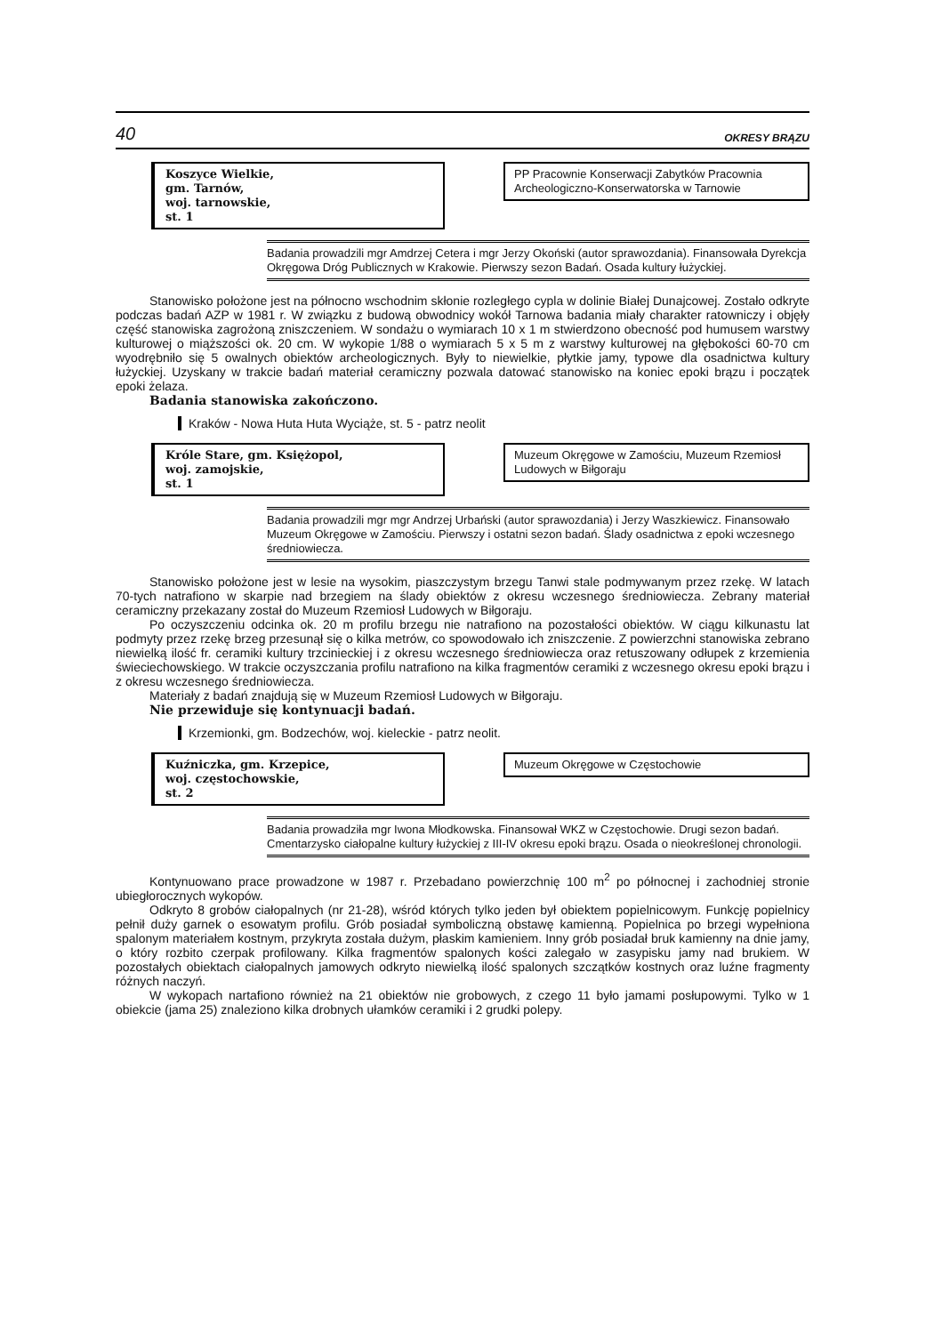40 OKRESY BRĄZU
Koszyce Wielkie,
gm. Tarnów,
woj. tarnowskie,
st. 1
PP Pracownie Konserwacji Zabytków Pracownia Archeologiczno-Konserwatorska w Tarnowie
Badania prowadzili mgr Amdrzej Cetera i mgr Jerzy Okoński (autor sprawozdania). Finansowała Dyrekcja Okręgowa Dróg Publicznych w Krakowie. Pierwszy sezon Badań. Osada kultury łużyckiej.
Stanowisko położone jest na północno wschodnim skłonie rozległego cypla w dolinie Białej Dunajcowej. Zostało odkryte podczas badań AZP w 1981 r. W związku z budową obwodnicy wokół Tarnowa badania miały charakter ratowniczy i objęły część stanowiska zagrożoną zniszczeniem. W sondażu o wymiarach 10 x 1 m stwierdzono obecność pod humusem warstwy kulturowej o miąższości ok. 20 cm. W wykopie 1/88 o wymiarach 5 x 5 m z warstwy kulturowej na głębokości 60-70 cm wyodrębniło się 5 owalnych obiektów archeologicznych. Były to niewielkie, płytkie jamy, typowe dla osadnictwa kultury łużyckiej. Uzyskany w trakcie badań materiał ceramiczny pozwala datować stanowisko na koniec epoki brązu i początek epoki żelaza.
Badania stanowiska zakończono.
Kraków - Nowa Huta Huta Wyciąże, st. 5 - patrz neolit
Króle Stare, gm. Księżopol,
woj. zamojskie,
st. 1
Muzeum Okręgowe w Zamościu, Muzeum Rzemiosł Ludowych w Biłgoraju
Badania prowadzili mgr mgr Andrzej Urbański (autor sprawozdania) i Jerzy Waszkiewicz. Finansowało Muzeum Okręgowe w Zamościu. Pierwszy i ostatni sezon badań. Ślady osadnictwa z epoki wczesnego średniowiecza.
Stanowisko położone jest w lesie na wysokim, piaszczystym brzegu Tanwi stale podmywanym przez rzekę. W latach 70-tych natrafiono w skarpie nad brzegiem na ślady obiektów z okresu wczesnego średniowiecza. Zebrany materiał ceramiczny przekazany został do Muzeum Rzemiosł Ludowych w Biłgoraju.
Po oczyszczeniu odcinka ok. 20 m profilu brzegu nie natrafiono na pozostałości obiektów. W ciągu kilkunastu lat podmyty przez rzekę brzeg przesunął się o kilka metrów, co spowodowało ich zniszczenie. Z powierzchni stanowiska zebrano niewielką ilość fr. ceramiki kultury trzcinieckiej i z okresu wczesnego średniowiecza oraz retuszowany odłupek z krzemienia świeciechowskiego. W trakcie oczyszczania profilu natrafiono na kilka fragmentów ceramiki z wczesnego okresu epoki brązu i z okresu wczesnego średniowiecza.
Materiały z badań znajdują się w Muzeum Rzemiosł Ludowych w Biłgoraju.
Nie przewiduje się kontynuacji badań.
Krzemionki, gm. Bodzechów, woj. kieleckie - patrz neolit.
Kuźniczka, gm. Krzepice,
woj. częstochowskie,
st. 2
Muzeum Okręgowe w Częstochowie
Badania prowadziła mgr Iwona Młodkowska. Finansował WKZ w Częstochowie. Drugi sezon badań. Cmentarzysko ciałopalne kultury łużyckiej z III-IV okresu epoki brązu. Osada o nieokreślonej chronologii.
Kontynuowano prace prowadzone w 1987 r. Przebadano powierzchnię 100 m<sup>2</sup> po północnej i zachodniej stronie ubiegłorocznych wykopów.
Odkryto 8 grobów ciałopalnych (nr 21-28), wśród których tylko jeden był obiektem popielnicowym. Funkcję popielnicy pełnił duży garnek o esowatym profilu. Grób posiadał symboliczną obstawę kamienną. Popielnica po brzegi wypełniona spalonym materiałem kostnym, przykryta została dużym, płaskim kamieniem. Inny grób posiadał bruk kamienny na dnie jamy, o który rozbito czerpak profilowany. Kilka fragmentów spalonych kości zalegało w zasypisku jamy nad brukiem. W pozostałych obiektach ciałopalnych jamowych odkryto niewielką ilość spalonych szczątków kostnych oraz luźne fragmenty różnych naczyń.
W wykopach nartafiono również na 21 obiektów nie grobowych, z czego 11 było jamami posłupowymi. Tylko w 1 obiekcie (jama 25) znaleziono kilka drobnych ułamków ceramiki i 2 grudki polepy.